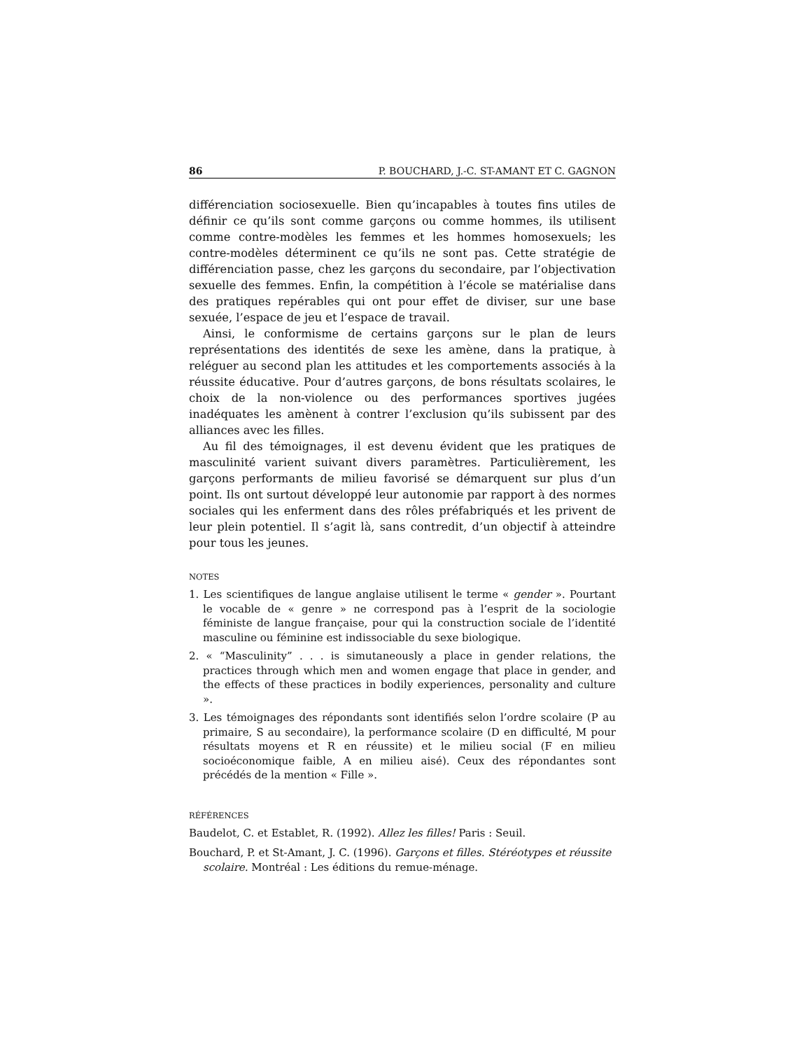86 P. BOUCHARD, J.-C. ST-AMANT ET C. GAGNON
différenciation sociosexuelle. Bien qu’incapables à toutes fins utiles de définir ce qu’ils sont comme garçons ou comme hommes, ils utilisent comme contre-modèles les femmes et les hommes homosexuels; les contre-modèles déterminent ce qu’ils ne sont pas. Cette stratégie de différenciation passe, chez les garçons du secondaire, par l’objectivation sexuelle des femmes. Enfin, la compétition à l’école se matérialise dans des pratiques repérables qui ont pour effet de diviser, sur une base sexuée, l’espace de jeu et l’espace de travail.
Ainsi, le conformisme de certains garçons sur le plan de leurs représentations des identités de sexe les amène, dans la pratique, à reléguer au second plan les attitudes et les comportements associés à la réussite éducative. Pour d’autres garçons, de bons résultats scolaires, le choix de la non-violence ou des performances sportives jugées inadéquates les amènent à contrer l’exclusion qu’ils subissent par des alliances avec les filles.
Au fil des témoignages, il est devenu évident que les pratiques de masculinité varient suivant divers paramètres. Particulièrement, les garçons performants de milieu favorisé se démarquent sur plus d’un point. Ils ont surtout développé leur autonomie par rapport à des normes sociales qui les enferment dans des rôles préfabriqués et les privent de leur plein potentiel. Il s’agit là, sans contredit, d’un objectif à atteindre pour tous les jeunes.
NOTES
1. Les scientifiques de langue anglaise utilisent le terme « gender ». Pourtant le vocable de « genre » ne correspond pas à l’esprit de la sociologie féministe de langue française, pour qui la construction sociale de l’identité masculine ou féminine est indissociable du sexe biologique.
2. « “Masculinity” . . . is simutaneously a place in gender relations, the practices through which men and women engage that place in gender, and the effects of these practices in bodily experiences, personality and culture ».
3. Les témoignages des répondants sont identifiés selon l’ordre scolaire (P au primaire, S au secondaire), la performance scolaire (D en difficulté, M pour résultats moyens et R en réussite) et le milieu social (F en milieu socioéconomique faible, A en milieu aisé). Ceux des répondantes sont précédés de la mention « Fille ».
RÉFÉRENCES
Baudelot, C. et Establet, R. (1992). Allez les filles! Paris : Seuil.
Bouchard, P. et St-Amant, J. C. (1996). Garçons et filles. Stéréotypes et réussite scolaire. Montréal : Les éditions du remue-ménage.